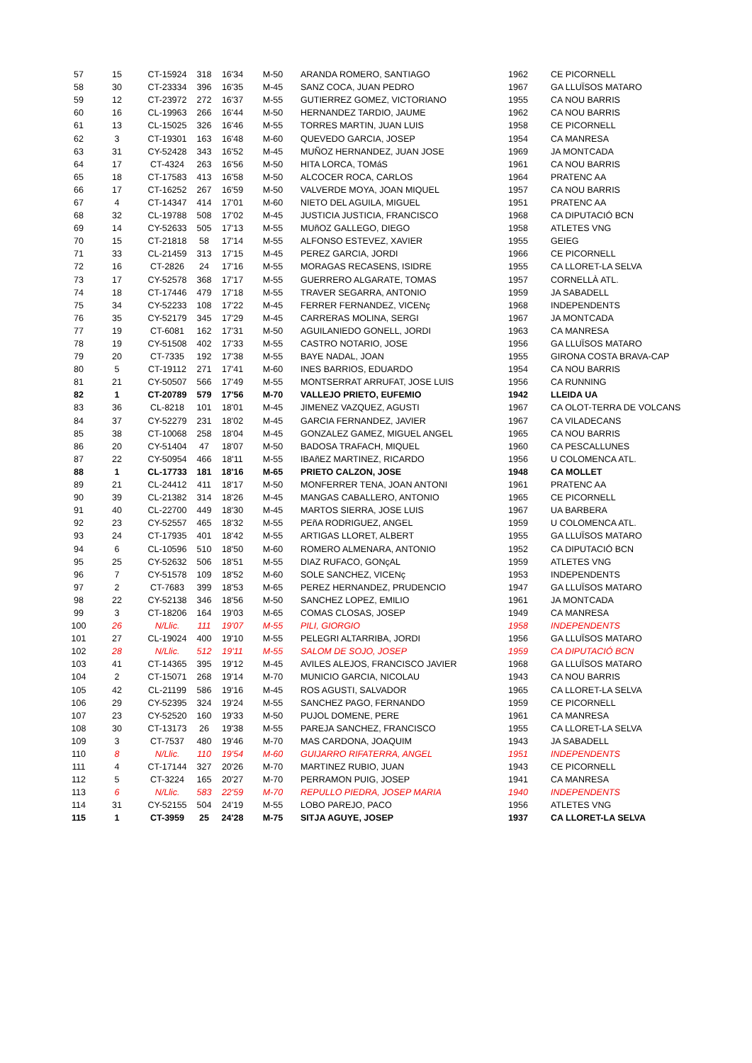| 57 | 15 | CT-15924 | 318 | 16'34 | M-50 | ARANDA ROMERO, SANTIAGO | 1962 | CE PICORNELL |
| 58 | 30 | CT-23334 | 396 | 16'35 | M-45 | SANZ COCA, JUAN PEDRO | 1967 | GA LLUÏSOS MATARO |
| 59 | 12 | CT-23972 | 272 | 16'37 | M-55 | GUTIERREZ GOMEZ, VICTORIANO | 1955 | CA NOU BARRIS |
| 60 | 16 | CL-19963 | 266 | 16'44 | M-50 | HERNANDEZ TARDIO, JAUME | 1962 | CA NOU BARRIS |
| 61 | 13 | CL-15025 | 326 | 16'46 | M-55 | TORRES MARTIN, JUAN LUIS | 1958 | CE PICORNELL |
| 62 | 3 | CT-19301 | 163 | 16'48 | M-60 | QUEVEDO GARCIA, JOSEP | 1954 | CA MANRESA |
| 63 | 31 | CY-52428 | 343 | 16'52 | M-45 | MUÑOZ HERNANDEZ, JUAN JOSE | 1969 | JA MONTCADA |
| 64 | 17 | CT-4324 | 263 | 16'56 | M-50 | HITA LORCA, TOMáS | 1961 | CA NOU BARRIS |
| 65 | 18 | CT-17583 | 413 | 16'58 | M-50 | ALCOCER ROCA, CARLOS | 1964 | PRATENC AA |
| 66 | 17 | CT-16252 | 267 | 16'59 | M-50 | VALVERDE MOYA, JOAN MIQUEL | 1957 | CA NOU BARRIS |
| 67 | 4 | CT-14347 | 414 | 17'01 | M-60 | NIETO DEL AGUILA, MIGUEL | 1951 | PRATENC AA |
| 68 | 32 | CL-19788 | 508 | 17'02 | M-45 | JUSTICIA JUSTICIA, FRANCISCO | 1968 | CA DIPUTACIÓ BCN |
| 69 | 14 | CY-52633 | 505 | 17'13 | M-55 | MUñOZ GALLEGO, DIEGO | 1958 | ATLETES VNG |
| 70 | 15 | CT-21818 | 58 | 17'14 | M-55 | ALFONSO ESTEVEZ, XAVIER | 1955 | GEIEG |
| 71 | 33 | CL-21459 | 313 | 17'15 | M-45 | PEREZ GARCIA, JORDI | 1966 | CE PICORNELL |
| 72 | 16 | CT-2826 | 24 | 17'16 | M-55 | MORAGAS RECASENS, ISIDRE | 1955 | CA LLORET-LA SELVA |
| 73 | 17 | CY-52578 | 368 | 17'17 | M-55 | GUERRERO ALGARATE, TOMAS | 1957 | CORNELLÀ ATL. |
| 74 | 18 | CT-17446 | 479 | 17'18 | M-55 | TRAVER SEGARRA, ANTONIO | 1959 | JA SABADELL |
| 75 | 34 | CY-52233 | 108 | 17'22 | M-45 | FERRER FERNANDEZ, VICENç | 1968 | INDEPENDENTS |
| 76 | 35 | CY-52179 | 345 | 17'29 | M-45 | CARRERAS MOLINA, SERGI | 1967 | JA MONTCADA |
| 77 | 19 | CT-6081 | 162 | 17'31 | M-50 | AGUILANIEDO GONELL, JORDI | 1963 | CA MANRESA |
| 78 | 19 | CY-51508 | 402 | 17'33 | M-55 | CASTRO NOTARIO, JOSE | 1956 | GA LLUÏSOS MATARO |
| 79 | 20 | CT-7335 | 192 | 17'38 | M-55 | BAYE NADAL, JOAN | 1955 | GIRONA COSTA BRAVA-CAP |
| 80 | 5 | CT-19112 | 271 | 17'41 | M-60 | INES BARRIOS, EDUARDO | 1954 | CA NOU BARRIS |
| 81 | 21 | CY-50507 | 566 | 17'49 | M-55 | MONTSERRAT ARRUFAT, JOSE LUIS | 1956 | CA RUNNING |
| 82 | 1 | CT-20789 | 579 | 17'56 | M-70 | VALLEJO PRIETO, EUFEMIO | 1942 | LLEIDA UA |
| 83 | 36 | CL-8218 | 101 | 18'01 | M-45 | JIMENEZ VAZQUEZ, AGUSTI | 1967 | CA OLOT-TERRA DE VOLCANS |
| 84 | 37 | CY-52279 | 231 | 18'02 | M-45 | GARCIA FERNANDEZ, JAVIER | 1967 | CA VILADECANS |
| 85 | 38 | CT-10068 | 258 | 18'04 | M-45 | GONZALEZ GAMEZ, MIGUEL ANGEL | 1965 | CA NOU BARRIS |
| 86 | 20 | CY-51404 | 47 | 18'07 | M-50 | BADOSA TRAFACH, MIQUEL | 1960 | CA PESCALLUNES |
| 87 | 22 | CY-50954 | 466 | 18'11 | M-55 | IBAñEZ MARTINEZ, RICARDO | 1956 | U COLOMENCA ATL. |
| 88 | 1 | CL-17733 | 181 | 18'16 | M-65 | PRIETO CALZON, JOSE | 1948 | CA MOLLET |
| 89 | 21 | CL-24412 | 411 | 18'17 | M-50 | MONFERRER TENA, JOAN ANTONI | 1961 | PRATENC AA |
| 90 | 39 | CL-21382 | 314 | 18'26 | M-45 | MANGAS CABALLERO, ANTONIO | 1965 | CE PICORNELL |
| 91 | 40 | CL-22700 | 449 | 18'30 | M-45 | MARTOS SIERRA, JOSE LUIS | 1967 | UA BARBERA |
| 92 | 23 | CY-52557 | 465 | 18'32 | M-55 | PEñA RODRIGUEZ, ANGEL | 1959 | U COLOMENCA ATL. |
| 93 | 24 | CT-17935 | 401 | 18'42 | M-55 | ARTIGAS LLORET, ALBERT | 1955 | GA LLUÏSOS MATARO |
| 94 | 6 | CL-10596 | 510 | 18'50 | M-60 | ROMERO ALMENARA, ANTONIO | 1952 | CA DIPUTACIÓ BCN |
| 95 | 25 | CY-52632 | 506 | 18'51 | M-55 | DIAZ RUFACO, GONçAL | 1959 | ATLETES VNG |
| 96 | 7 | CY-51578 | 109 | 18'52 | M-60 | SOLE SANCHEZ, VICENç | 1953 | INDEPENDENTS |
| 97 | 2 | CT-7683 | 399 | 18'53 | M-65 | PEREZ HERNANDEZ, PRUDENCIO | 1947 | GA LLUÏSOS MATARO |
| 98 | 22 | CY-52138 | 346 | 18'56 | M-50 | SANCHEZ LOPEZ, EMILIO | 1961 | JA MONTCADA |
| 99 | 3 | CT-18206 | 164 | 19'03 | M-65 | COMAS CLOSAS, JOSEP | 1949 | CA MANRESA |
| 100 | 26 | N/Llic. | 111 | 19'07 | M-55 | PILI, GIORGIO | 1958 | INDEPENDENTS |
| 101 | 27 | CL-19024 | 400 | 19'10 | M-55 | PELEGRI ALTARRIBA, JORDI | 1956 | GA LLUÏSOS MATARO |
| 102 | 28 | N/Llic. | 512 | 19'11 | M-55 | SALOM DE SOJO, JOSEP | 1959 | CA DIPUTACIÓ BCN |
| 103 | 41 | CT-14365 | 395 | 19'12 | M-45 | AVILES ALEJOS, FRANCISCO JAVIER | 1968 | GA LLUÏSOS MATARO |
| 104 | 2 | CT-15071 | 268 | 19'14 | M-70 | MUNICIO GARCIA, NICOLAU | 1943 | CA NOU BARRIS |
| 105 | 42 | CL-21199 | 586 | 19'16 | M-45 | ROS AGUSTI, SALVADOR | 1965 | CA LLORET-LA SELVA |
| 106 | 29 | CY-52395 | 324 | 19'24 | M-55 | SANCHEZ PAGO, FERNANDO | 1959 | CE PICORNELL |
| 107 | 23 | CY-52520 | 160 | 19'33 | M-50 | PUJOL DOMENE, PERE | 1961 | CA MANRESA |
| 108 | 30 | CT-13173 | 26 | 19'38 | M-55 | PAREJA SANCHEZ, FRANCISCO | 1955 | CA LLORET-LA SELVA |
| 109 | 3 | CT-7537 | 480 | 19'46 | M-70 | MAS CARDONA, JOAQUIM | 1943 | JA SABADELL |
| 110 | 8 | N/Llic. | 110 | 19'54 | M-60 | GUIJARRO RIFATERRA, ANGEL | 1951 | INDEPENDENTS |
| 111 | 4 | CT-17144 | 327 | 20'26 | M-70 | MARTINEZ RUBIO, JUAN | 1943 | CE PICORNELL |
| 112 | 5 | CT-3224 | 165 | 20'27 | M-70 | PERRAMON PUIG, JOSEP | 1941 | CA MANRESA |
| 113 | 6 | N/Llic. | 583 | 22'59 | M-70 | REPULLO PIEDRA, JOSEP MARIA | 1940 | INDEPENDENTS |
| 114 | 31 | CY-52155 | 504 | 24'19 | M-55 | LOBO PAREJO, PACO | 1956 | ATLETES VNG |
| 115 | 1 | CT-3959 | 25 | 24'28 | M-75 | SITJA AGUYE, JOSEP | 1937 | CA LLORET-LA SELVA |